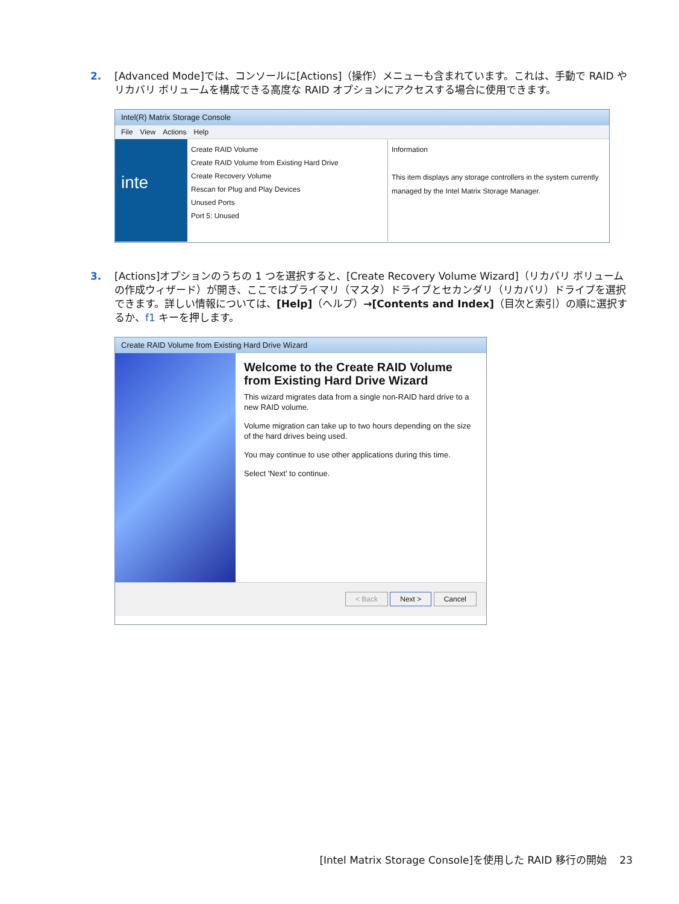2. [Advanced Mode]では、コンソールに[Actions]（操作）メニューも含まれています。これは、手動で RAID やリカバリ ボリュームを構成できる高度な RAID オプションにアクセスする場合に使用できます。
Intel(R) Matrix Storage Console
File View Actions Help
inte
Create RAID Volume
Create RAID Volume from Existing Hard Drive
Create Recovery Volume
Rescan for Plug and Play Devices
Unused Ports
Port 5: Unused
Information
This item displays any storage controllers in the system currently managed by the Intel Matrix Storage Manager.
3. [Actions]オプションのうちの 1 つを選択すると、[Create Recovery Volume Wizard]（リカバリ ボリュームの作成ウィザード）が開き、ここではプライマリ（マスタ）ドライブとセカンダリ（リカバリ）ドライブを選択できます。詳しい情報については、[Help]（ヘルプ）→[Contents and Index]（目次と索引）の順に選択するか、f1 キーを押します。
Create RAID Volume from Existing Hard Drive Wizard
Welcome to the Create RAID Volume from Existing Hard Drive Wizard
This wizard migrates data from a single non-RAID hard drive to a new RAID volume.
Volume migration can take up to two hours depending on the size of the hard drives being used.
You may continue to use other applications during this time.
Select 'Next' to continue.
< Back Next > Cancel
[Intel Matrix Storage Console]を使用した RAID 移行の開始 23